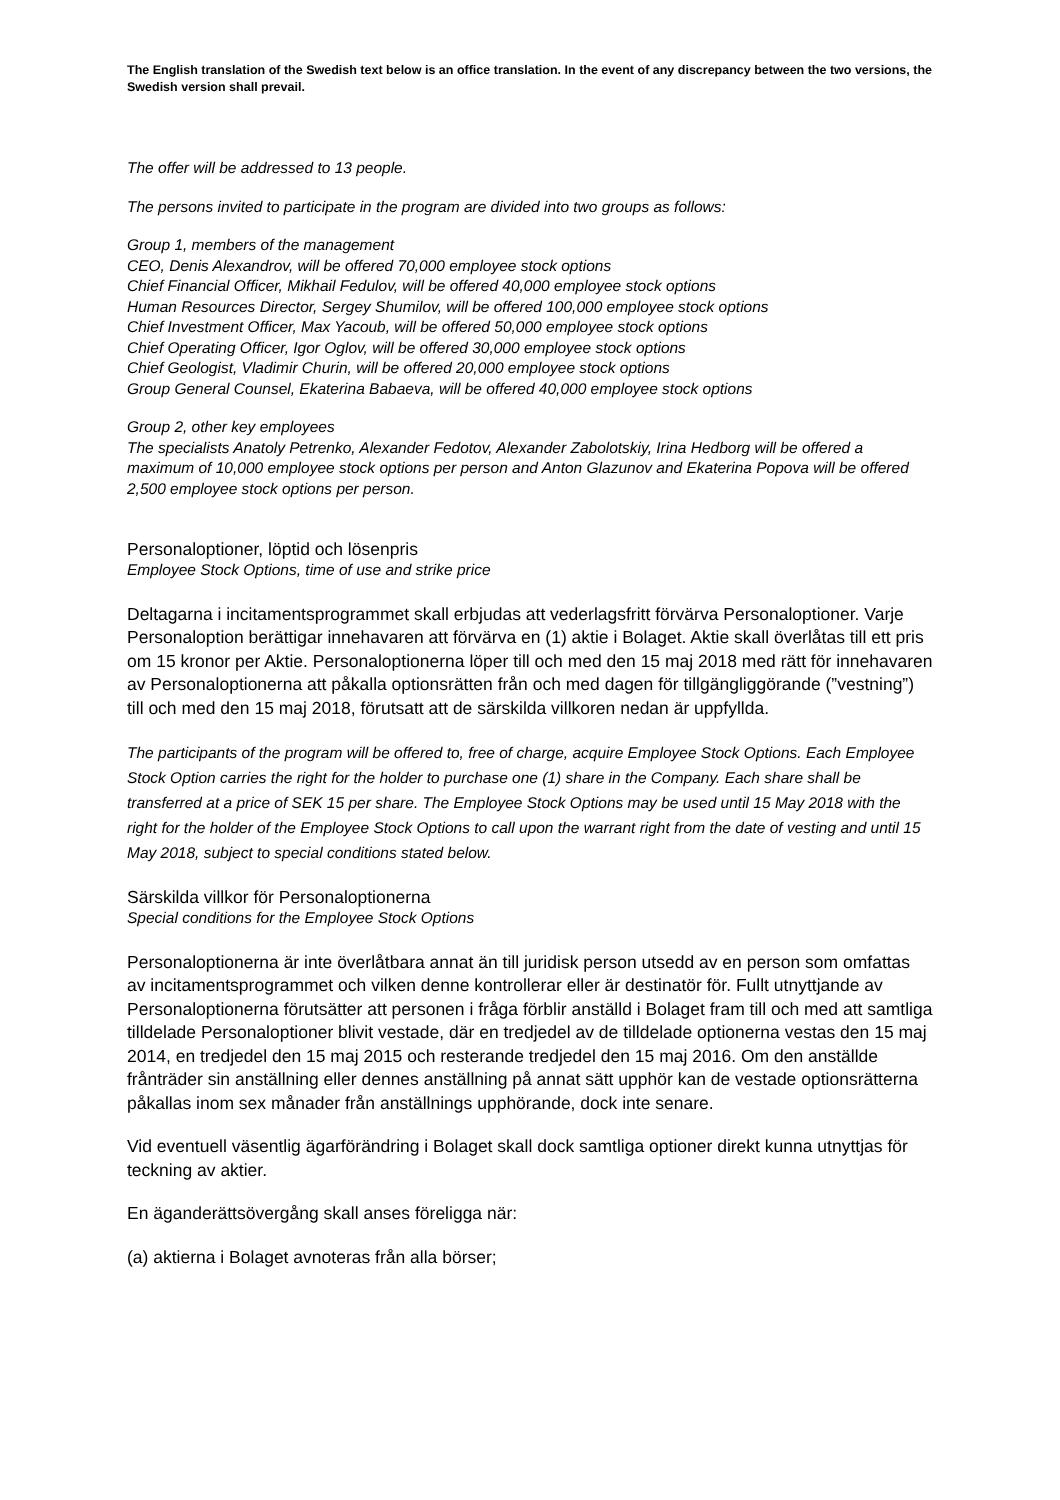The English translation of the Swedish text below is an office translation. In the event of any discrepancy between the two versions, the Swedish version shall prevail.
The offer will be addressed to 13 people.
The persons invited to participate in the program are divided into two groups as follows:
Group 1, members of the management
CEO, Denis Alexandrov, will be offered 70,000 employee stock options
Chief Financial Officer, Mikhail Fedulov, will be offered 40,000 employee stock options
Human Resources Director, Sergey Shumilov, will be offered 100,000 employee stock options
Chief Investment Officer, Max Yacoub, will be offered 50,000 employee stock options
Chief Operating Officer, Igor Oglov, will be offered 30,000 employee stock options
Chief Geologist, Vladimir Churin, will be offered 20,000 employee stock options
Group General Counsel, Ekaterina Babaeva, will be offered 40,000 employee stock options
Group 2, other key employees
The specialists Anatoly Petrenko, Alexander Fedotov, Alexander Zabolotskiy, Irina Hedborg will be offered a maximum of 10,000 employee stock options per person and Anton Glazunov and Ekaterina Popova will be offered 2,500 employee stock options per person.
Personaloptioner, löptid och lösenpris
Employee Stock Options, time of use and strike price
Deltagarna i incitamentsprogrammet skall erbjudas att vederlagsfritt förvärva Personaloptioner. Varje Personaloption berättigar innehavaren att förvärva en (1) aktie i Bolaget. Aktie skall överlåtas till ett pris om 15 kronor per Aktie. Personaloptionerna löper till och med den 15 maj 2018 med rätt för innehavaren av Personaloptionerna att påkalla optionsrätten från och med dagen för tillgängliggörande (”vestning”) till och med den 15 maj 2018, förutsatt att de särskilda villkoren nedan är uppfyllda.
The participants of the program will be offered to, free of charge, acquire Employee Stock Options. Each Employee Stock Option carries the right for the holder to purchase one (1) share in the Company. Each share shall be transferred at a price of SEK 15 per share. The Employee Stock Options may be used until 15 May 2018 with the right for the holder of the Employee Stock Options to call upon the warrant right from the date of vesting and until 15 May 2018, subject to special conditions stated below.
Särskilda villkor för Personaloptionerna
Special conditions for the Employee Stock Options
Personaloptionerna är inte överlåtbara annat än till juridisk person utsedd av en person som omfattas av incitamentsprogrammet och vilken denne kontrollerar eller är destinatör för. Fullt utnyttjande av Personaloptionerna förutsätter att personen i fråga förblir anställd i Bolaget fram till och med att samtliga tilldelade Personaloptioner blivit vestade, där en tredjedel av de tilldelade optionerna vestas den 15 maj 2014, en tredjedel den 15 maj 2015 och resterande tredjedel den 15 maj 2016. Om den anställde frånträder sin anställning eller dennes anställning på annat sätt upphör kan de vestade optionsrätterna påkallas inom sex månader från anställnings upphörande, dock inte senare.
Vid eventuell väsentlig ägarförändring i Bolaget skall dock samtliga optioner direkt kunna utnyttjas för teckning av aktier.
En äganderättsövergång skall anses föreligga när:
(a) aktierna i Bolaget avnoteras från alla börser;